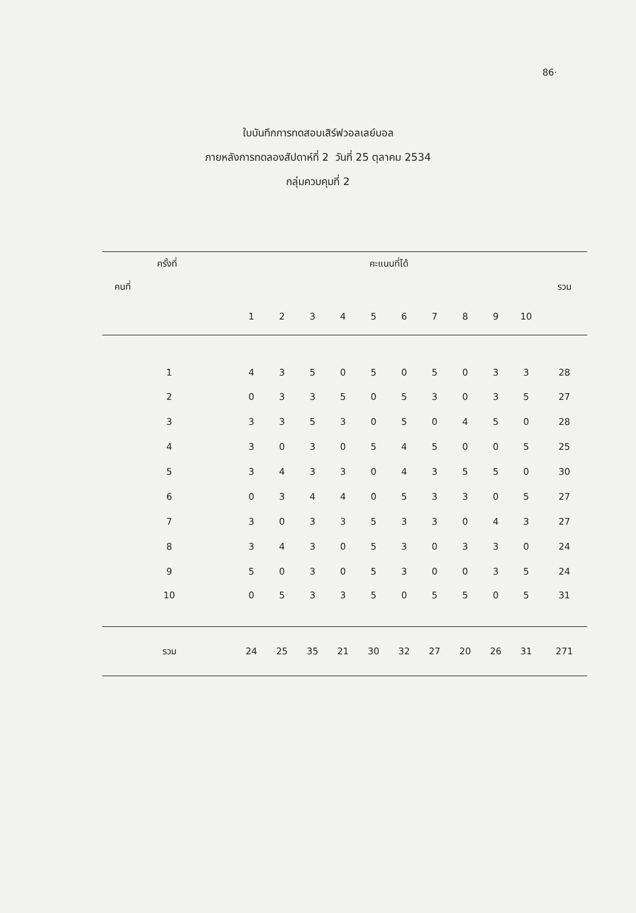86·
ใบบันทึกการทดสอบเสิร์ฟวอลเลย์บอล
ภายหลังการทดลองสัปดาห์ที่ 2 วันที่ 25 ตุลาคม 2534
กลุ่มควบคุมที่ 2
| ครั้งที่ | คะแนนที่ได้ | | | | | | | | | | |
| --- | --- | --- | --- | --- | --- | --- | --- | --- | --- | --- | --- |
| คนที่ | | | | | | | | | | | รวม |
| | 1 | 2 | 3 | 4 | 5 | 6 | 7 | 8 | 9 | 10 | |
| 1 | 4 | 3 | 5 | 0 | 5 | 0 | 5 | 0 | 3 | 3 | 28 |
| 2 | 0 | 3 | 3 | 5 | 0 | 5 | 3 | 0 | 3 | 5 | 27 |
| 3 | 3 | 3 | 5 | 3 | 0 | 5 | 0 | 4 | 5 | 0 | 28 |
| 4 | 3 | 0 | 3 | 0 | 5 | 4 | 5 | 0 | 0 | 5 | 25 |
| 5 | 3 | 4 | 3 | 3 | 0 | 4 | 3 | 5 | 5 | 0 | 30 |
| 6 | 0 | 3 | 4 | 4 | 0 | 5 | 3 | 3 | 0 | 5 | 27 |
| 7 | 3 | 0 | 3 | 3 | 5 | 3 | 3 | 0 | 4 | 3 | 27 |
| 8 | 3 | 4 | 3 | 0 | 5 | 3 | 0 | 3 | 3 | 0 | 24 |
| 9 | 5 | 0 | 3 | 0 | 5 | 3 | 0 | 0 | 3 | 5 | 24 |
| 10 | 0 | 5 | 3 | 3 | 5 | 0 | 5 | 5 | 0 | 5 | 31 |
| รวม | 24 | 25 | 35 | 21 | 30 | 32 | 27 | 20 | 26 | 31 | 271 |